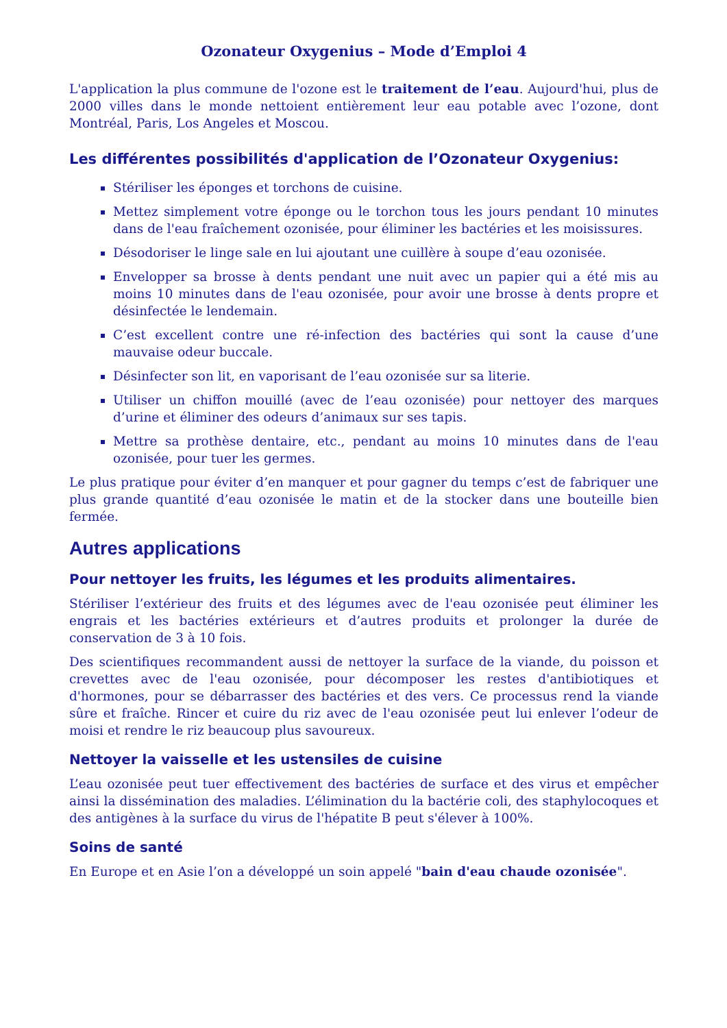Ozonateur Oxygenius – Mode d’Emploi 4
L'application la plus commune de l'ozone est le traitement de l’eau. Aujourd'hui, plus de 2000 villes dans le monde nettoient entièrement leur eau potable avec l’ozone, dont Montréal, Paris, Los Angeles et Moscou.
Les différentes possibilités d'application de l’Ozonateur Oxygenius:
Stériliser les éponges et torchons de cuisine.
Mettez simplement votre éponge ou le torchon tous les jours pendant 10 minutes dans de l'eau fraîchement ozonisée, pour éliminer les bactéries et les moisissures.
Désodoriser le linge sale en lui ajoutant une cuillère à soupe d’eau ozonisée.
Envelopper sa brosse à dents pendant une nuit avec un papier qui a été mis au moins 10 minutes dans de l'eau ozonisée, pour avoir une brosse à dents propre et désinfectée le lendemain.
C’est excellent contre une ré-infection des bactéries qui sont la cause d’une mauvaise odeur buccale.
Désinfecter son lit, en vaporisant de l’eau ozonisée sur sa literie.
Utiliser un chiffon mouillé (avec de l’eau ozonisée) pour nettoyer des marques d’urine et éliminer des odeurs d’animaux sur ses tapis.
Mettre sa prothèse dentaire, etc., pendant au moins 10 minutes dans de l'eau ozonisée, pour tuer les germes.
Le plus pratique pour éviter d’en manquer et pour gagner du temps c’est de fabriquer une plus grande quantité d’eau ozonisée le matin et de la stocker dans une bouteille bien fermée.
Autres applications
Pour nettoyer les fruits, les légumes et les produits alimentaires.
Stériliser l’extérieur des fruits et des légumes avec de l'eau ozonisée peut éliminer les engrais et les bactéries extérieurs et d’autres produits et prolonger la durée de conservation de 3 à 10 fois.
Des scientifiques recommandent aussi de nettoyer la surface de la viande, du poisson et crevettes avec de l'eau ozonisée, pour décomposer les restes d'antibiotiques et d'hormones, pour se débarrasser des bactéries et des vers. Ce processus rend la viande sûre et fraîche. Rincer et cuire du riz avec de l'eau ozonisée peut lui enlever l’odeur de moisi et rendre le riz beaucoup plus savoureux.
Nettoyer la vaisselle et les ustensiles de cuisine
L’eau ozonisée peut tuer effectivement des bactéries de surface et des virus et empêcher ainsi la dissémination des maladies. L’élimination du la bactérie coli, des staphylocoques et des antigènes à la surface du virus de l'hépatite B peut s'élever à 100%.
Soins de santé
En Europe et en Asie l’on a développé un soin appelé "bain d'eau chaude ozonisée".